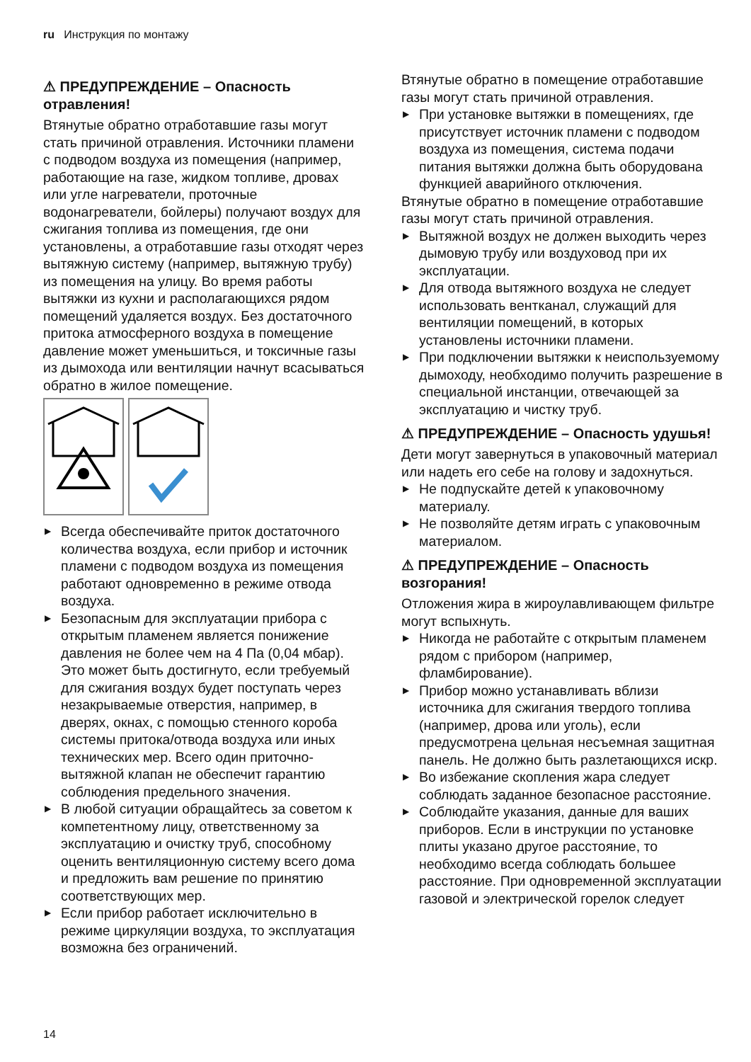ru Инструкция по монтажу
⚠ ПРЕДУПРЕЖДЕНИЕ – Опасность отравления!
Втянутые обратно отработавшие газы могут стать причиной отравления. Источники пламени с подводом воздуха из помещения (например, работающие на газе, жидком топливе, дровах или угле нагреватели, проточные водонагреватели, бойлеры) получают воздух для сжигания топлива из помещения, где они установлены, а отработавшие газы отходят через вытяжную систему (например, вытяжную трубу) из помещения на улицу. Во время работы вытяжки из кухни и располагающихся рядом помещений удаляется воздух. Без достаточного притока атмосферного воздуха в помещение давление может уменьшиться, и токсичные газы из дымохода или вентиляции начнут всасываться обратно в жилое помещение.
▶ Всегда обеспечивайте приток достаточного количества воздуха, если прибор и источник пламени с подводом воздуха из помещения работают одновременно в режиме отвода воздуха.
▶ Безопасным для эксплуатации прибора с открытым пламенем является понижение давления не более чем на 4 Па (0,04 мбар). Это может быть достигнуто, если требуемый для сжигания воздух будет поступать через незакрываемые отверстия, например, в дверях, окнах, с помощью стенного короба системы притока/отвода воздуха или иных технических мер. Всего один приточно-вытяжной клапан не обеспечит гарантию соблюдения предельного значения.
▶ В любой ситуации обращайтесь за советом к компетентному лицу, ответственному за эксплуатацию и очистку труб, способному оценить вентиляционную систему всего дома и предложить вам решение по принятию соответствующих мер.
▶ Если прибор работает исключительно в режиме циркуляции воздуха, то эксплуатация возможна без ограничений.
Втянутые обратно в помещение отработавшие газы могут стать причиной отравления.
▶ При установке вытяжки в помещениях, где присутствует источник пламени с подводом воздуха из помещения, система подачи питания вытяжки должна быть оборудована функцией аварийного отключения.
Втянутые обратно в помещение отработавшие газы могут стать причиной отравления.
▶ Вытяжной воздух не должен выходить через дымовую трубу или воздуховод при их эксплуатации.
▶ Для отвода вытяжного воздуха не следует использовать вентканал, служащий для вентиляции помещений, в которых установлены источники пламени.
▶ При подключении вытяжки к неиспользуемому дымоходу, необходимо получить разрешение в специальной инстанции, отвечающей за эксплуатацию и чистку труб.
⚠ ПРЕДУПРЕЖДЕНИЕ – Опасность удушья!
Дети могут завернуться в упаковочный материал или надеть его себе на голову и задохнуться.
▶ Не подпускайте детей к упаковочному материалу.
▶ Не позволяйте детям играть с упаковочным материалом.
⚠ ПРЕДУПРЕЖДЕНИЕ – Опасность возгорания!
Отложения жира в жироулавливающем фильтре могут вспыхнуть.
▶ Никогда не работайте с открытым пламенем рядом с прибором (например, фламбирование).
▶ Прибор можно устанавливать вблизи источника для сжигания твердого топлива (например, дрова или уголь), если предусмотрена цельная несъемная защитная панель. Не должно быть разлетающихся искр.
▶ Во избежание скопления жара следует соблюдать заданное безопасное расстояние.
▶ Соблюдайте указания, данные для ваших приборов. Если в инструкции по установке плиты указано другое расстояние, то необходимо всегда соблюдать большее расстояние. При одновременной эксплуатации газовой и электрической горелок следует
14